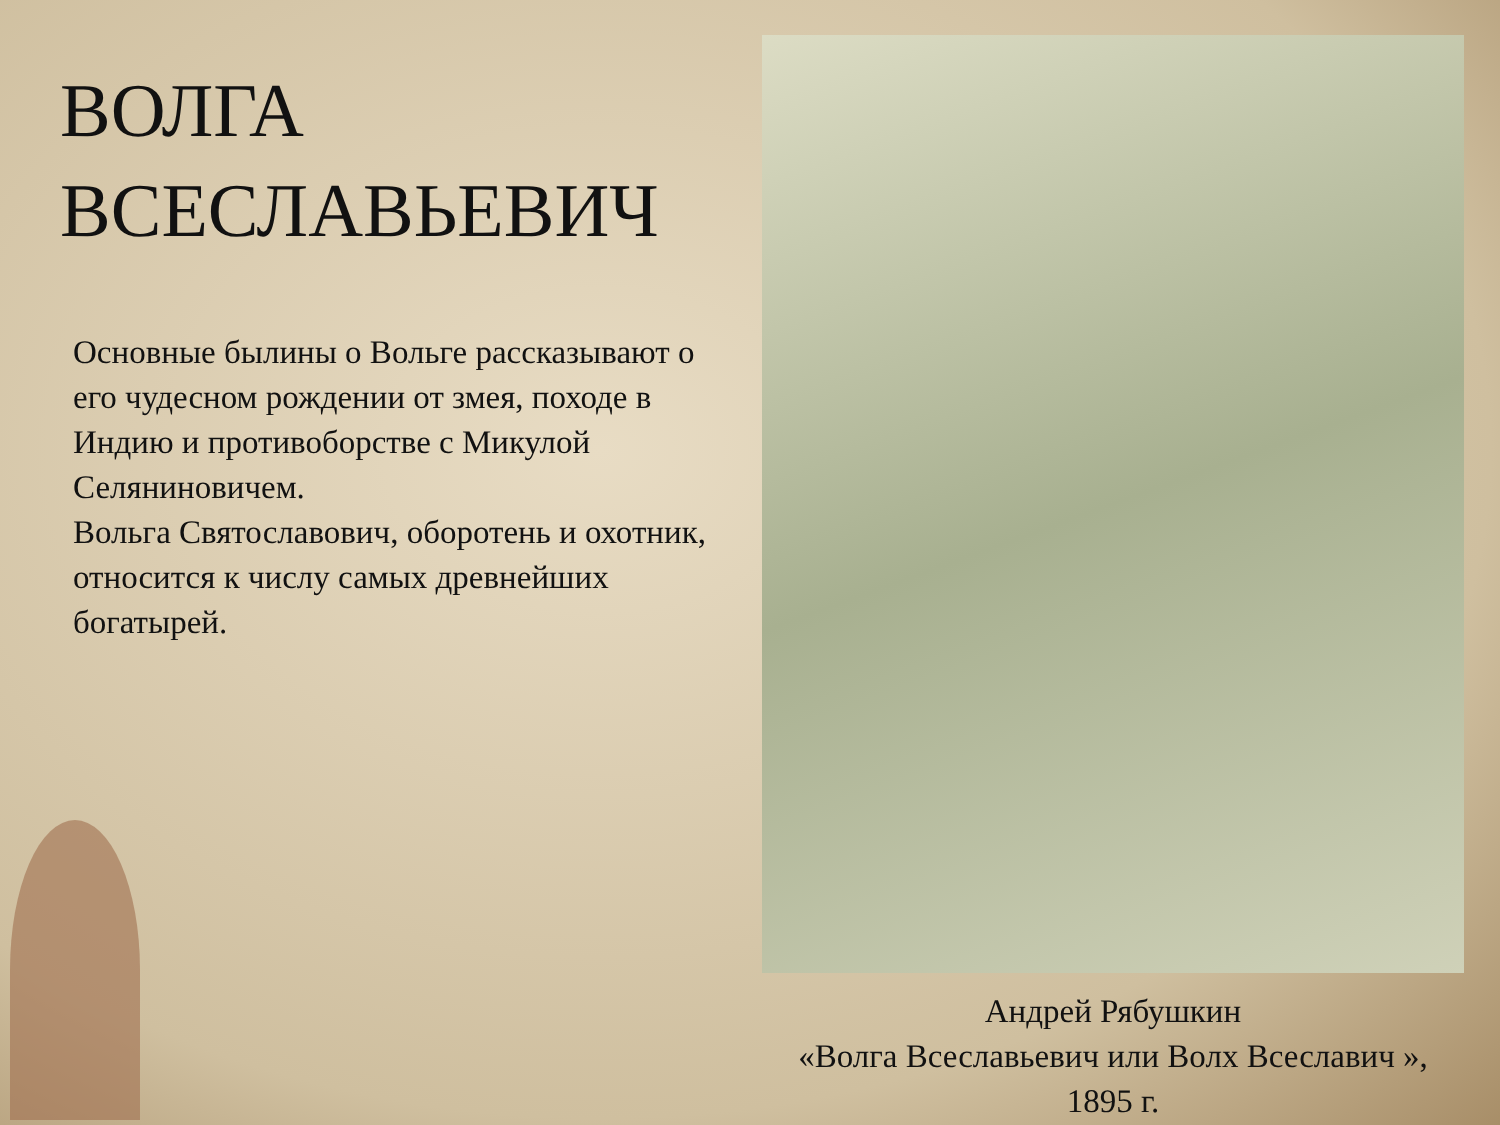ВОЛГА
ВСЕСЛАВЬЕВИЧ
Основные былины о Вольге рассказывают о его чудесном рождении от змея, походе в Индию и противоборстве с Микулой Селяниновичем.
Вольга Святославович, оборотень и охотник, относится к числу самых древнейших богатырей.
Андрей Рябушкин
«Волга Всеславьевич или Волх Всеславич »,
1895 г.